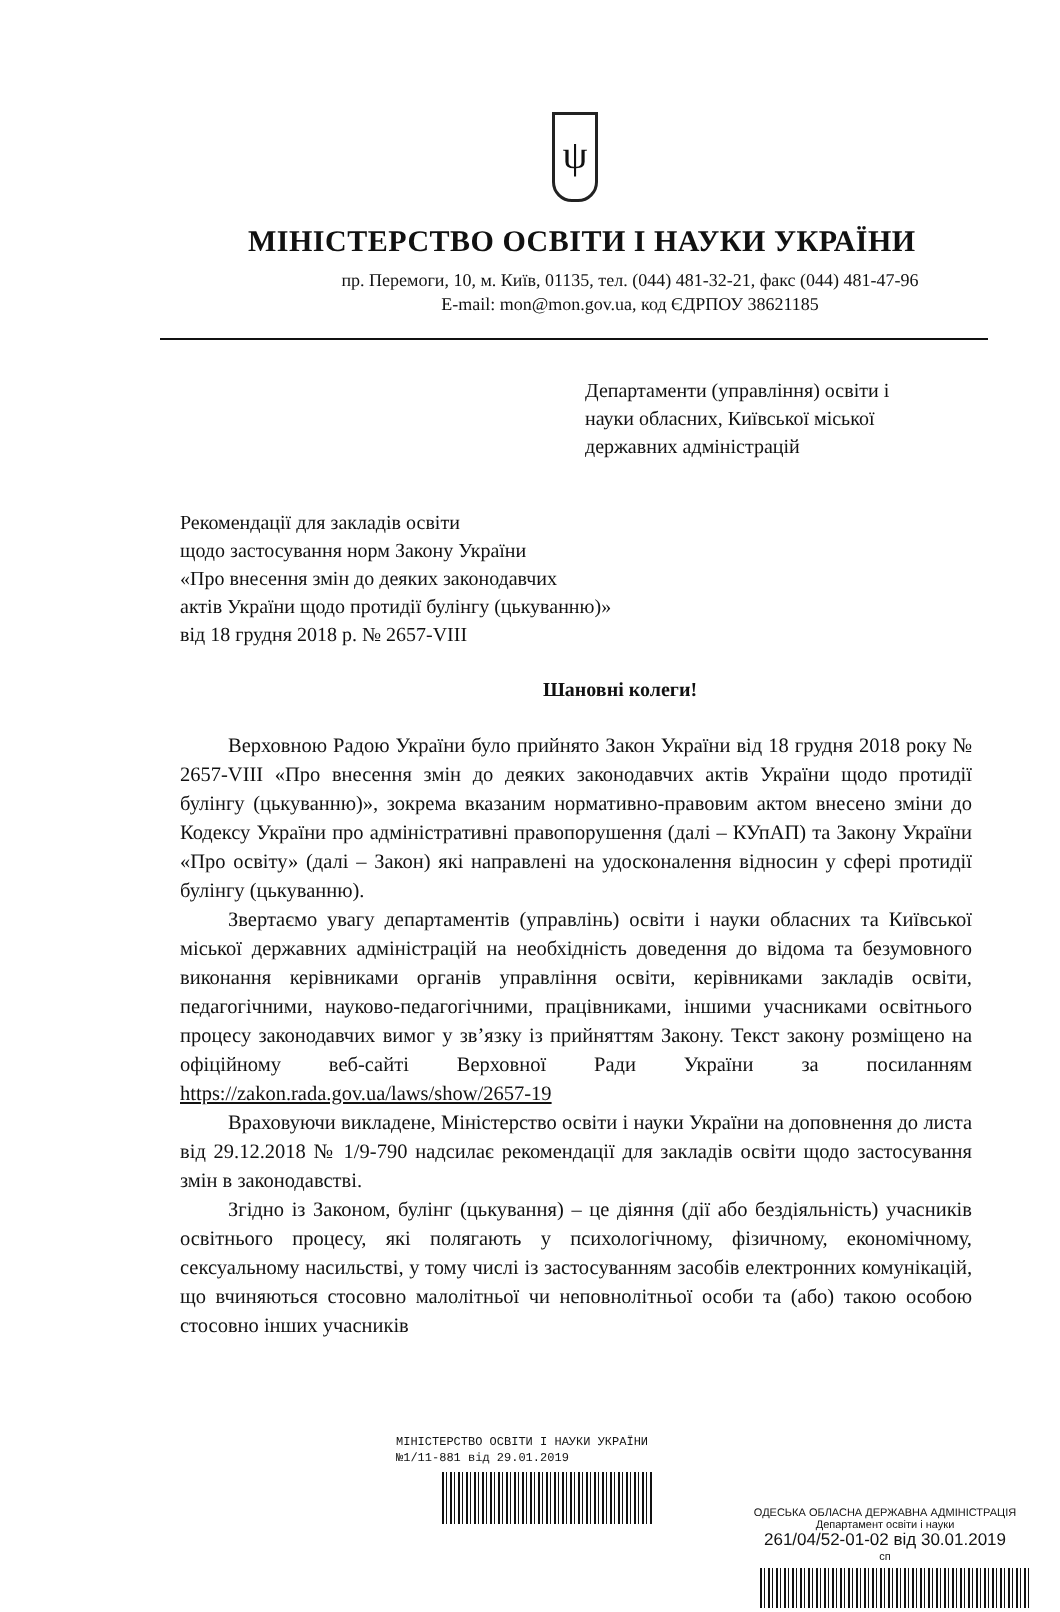ψ
МІНІСТЕРСТВО ОСВІТИ І НАУКИ УКРАЇНИ
пр. Перемоги, 10, м. Київ, 01135, тел. (044) 481-32-21, факс (044) 481-47-96
E-mail: mon@mon.gov.ua, код ЄДРПОУ 38621185
Департаменти (управління) освіти і
науки обласних, Київської міської
державних адміністрацій
Рекомендації для закладів освіти
щодо застосування норм Закону України
«Про внесення змін до деяких законодавчих
актів України щодо протидії булінгу (цькуванню)»
від 18 грудня 2018 р. № 2657-VIII
Шановні колеги!
Верховною Радою України було прийнято Закон України від 18 грудня 2018 року № 2657-VIII «Про внесення змін до деяких законодавчих актів України щодо протидії булінгу (цькуванню)», зокрема вказаним нормативно-правовим актом внесено зміни до Кодексу України про адміністративні правопорушення (далі – КУпАП) та Закону України «Про освіту» (далі – Закон) які направлені на удосконалення відносин у сфері протидії булінгу (цькуванню).
Звертаємо увагу департаментів (управлінь) освіти і науки обласних та Київської міської державних адміністрацій на необхідність доведення до відома та безумовного виконання керівниками органів управління освіти, керівниками закладів освіти, педагогічними, науково-педагогічними, працівниками, іншими учасниками освітнього процесу законодавчих вимог у зв’язку із прийняттям Закону. Текст закону розміщено на офіційному веб-сайті Верховної Ради України за посиланням https://zakon.rada.gov.ua/laws/show/2657-19
Враховуючи викладене, Міністерство освіти і науки України на доповнення до листа від 29.12.2018 № 1/9-790 надсилає рекомендації для закладів освіти щодо застосування змін в законодавстві.
Згідно із Законом, булінг (цькування) – це діяння (дії або бездіяльність) учасників освітнього процесу, які полягають у психологічному, фізичному, економічному, сексуальному насильстві, у тому числі із застосуванням засобів електронних комунікацій, що вчиняються стосовно малолітньої чи неповнолітньої особи та (або) такою особою стосовно інших учасників
МІНІСТЕРСТВО ОСВІТИ І НАУКИ УКРАЇНИ
№1/11-881 від 29.01.2019
ОДЕСЬКА ОБЛАСНА ДЕРЖАВНА АДМІНІСТРАЦІЯ
Департамент освіти і науки
261/04/52-01-02 від 30.01.2019
сп